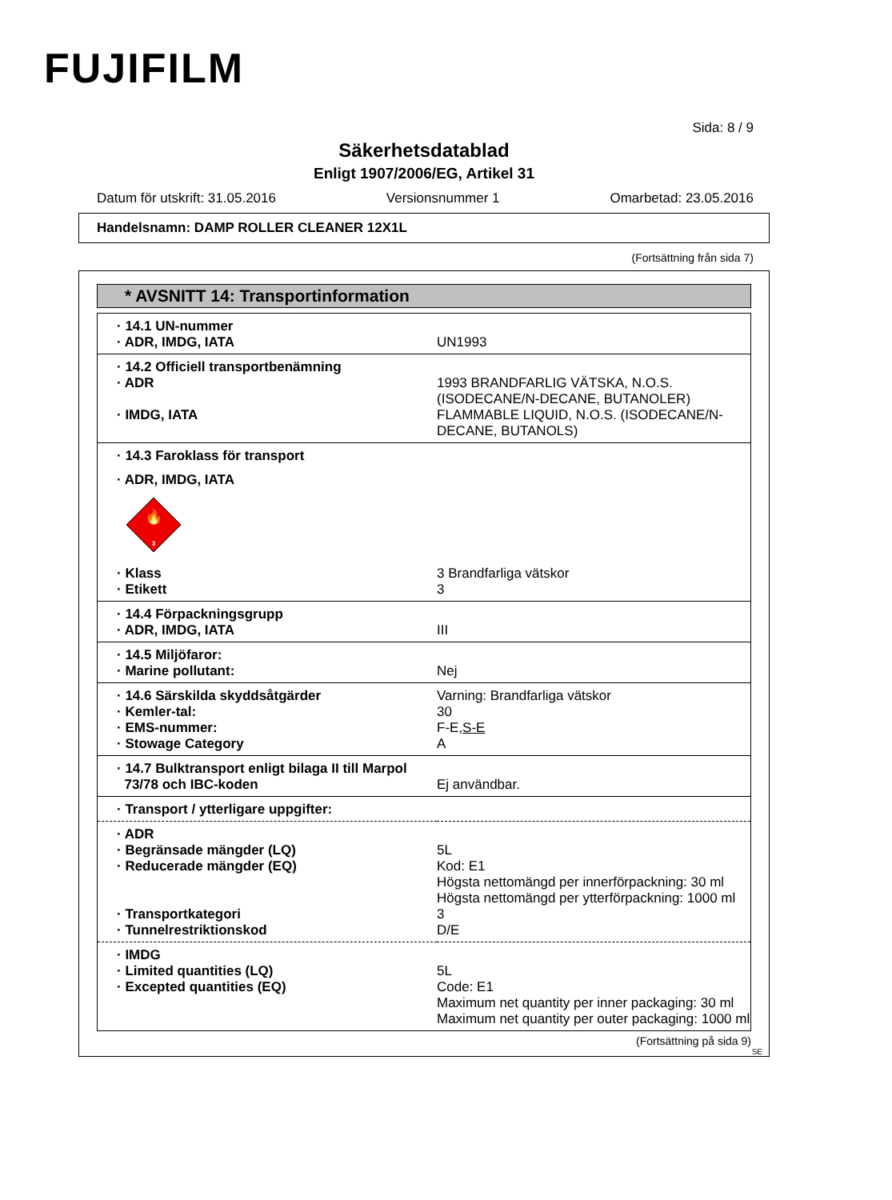FUJIFILM
Sida: 8 / 9
Säkerhetsdatablad
Enligt 1907/2006/EG, Artikel 31
Datum för utskrift: 31.05.2016 Versionsnummer 1 Omarbetad: 23.05.2016
Handelsnamn: DAMP ROLLER CLEANER 12X1L
(Fortsättning från sida 7)
* AVSNITT 14: Transportinformation
| · 14.1 UN-nummer | |
| · ADR, IMDG, IATA | UN1993 |
| · 14.2 Officiell transportbenämning | |
| · ADR | 1993 BRANDFARLIG VÄTSKA, N.O.S. (ISODECANE/N-DECANE, BUTANOLER) |
| · IMDG, IATA | FLAMMABLE LIQUID, N.O.S. (ISODECANE/N-DECANE, BUTANOLS) |
| · 14.3 Faroklass för transport | |
| · ADR, IMDG, IATA | |
| 🔥 3 | |
| · Klass | 3 Brandfarliga vätskor |
| · Etikett | 3 |
| · 14.4 Förpackningsgrupp | |
| · ADR, IMDG, IATA | III |
| · 14.5 Miljöfaror: | |
| · Marine pollutant: | Nej |
| · 14.6 Särskilda skyddsåtgärder | Varning: Brandfarliga vätskor |
| · Kemler-tal: | 30 |
| · EMS-nummer: | F-E, S-E |
| · Stowage Category | A |
| · 14.7 Bulktransport enligt bilaga II till Marpol | |
| 73/78 och IBC-koden | Ej användbar. |
| · Transport / ytterligare uppgifter: | |
| · ADR | |
| · Begränsade mängder (LQ) | 5L |
| · Reducerade mängder (EQ) | Kod: E1 Högsta nettomängd per innerförpackning: 30 ml Högsta nettomängd per ytterförpackning: 1000 ml |
| · Transportkategori | 3 |
| · Tunnelrestriktionskod | D/E |
| · IMDG | |
| · Limited quantities (LQ) | 5L |
| · Excepted quantities (EQ) | Code: E1 Maximum net quantity per inner packaging: 30 ml Maximum net quantity per outer packaging: 1000 ml |
(Fortsättning på sida 9)
SE